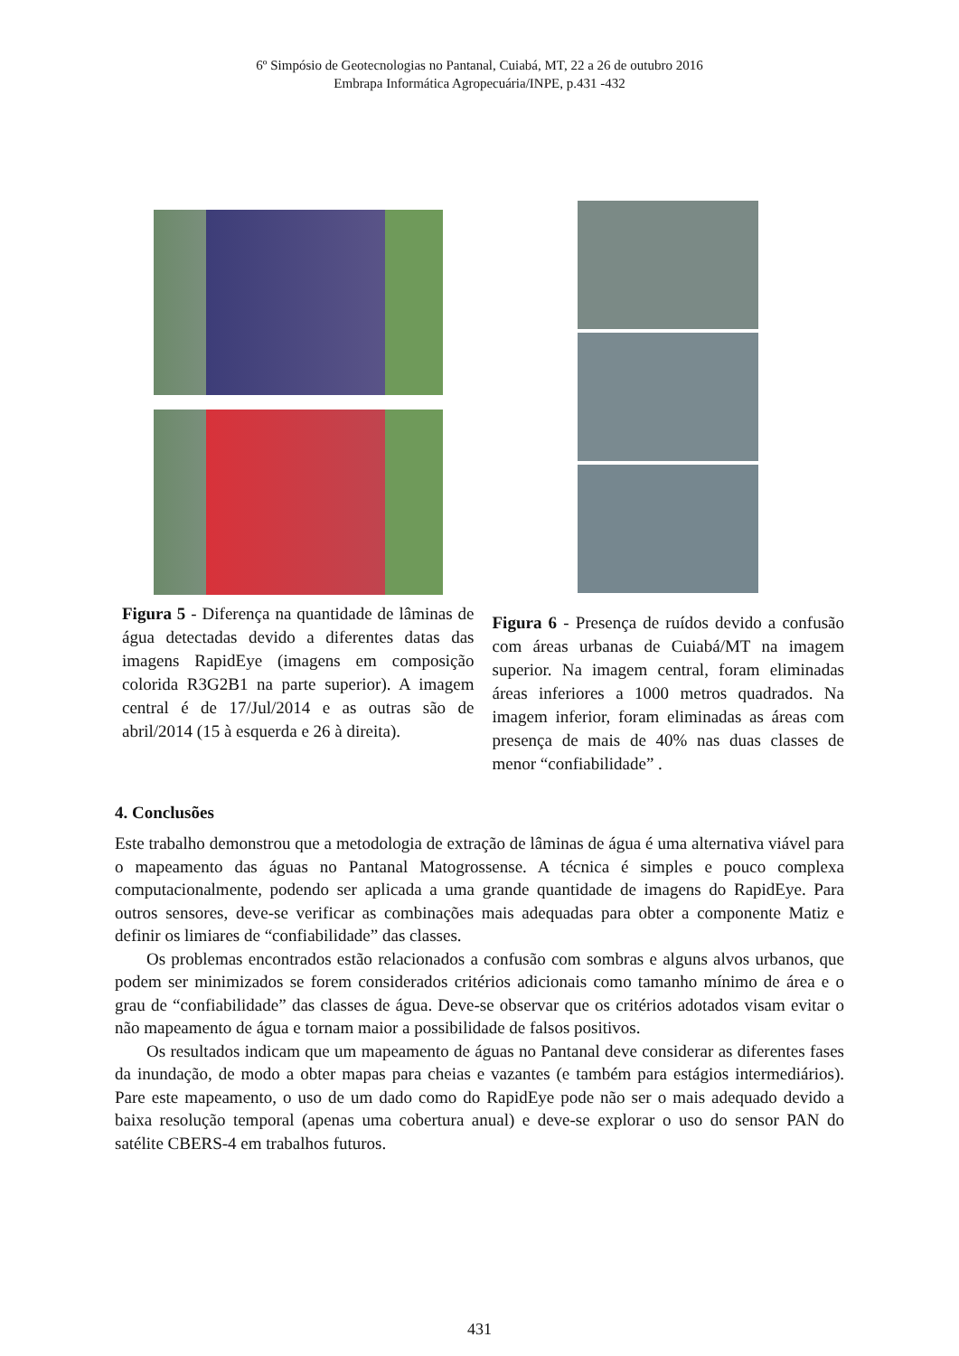6º Simpósio de Geotecnologias no Pantanal, Cuiabá, MT, 22 a 26 de outubro 2016
Embrapa Informática Agropecuária/INPE, p.431 -432
Figura 5 - Diferença na quantidade de lâminas de água detectadas devido a diferentes datas das imagens RapidEye (imagens em composição colorida R3G2B1 na parte superior). A imagem central é de 17/Jul/2014 e as outras são de abril/2014 (15 à esquerda e 26 à direita).
Figura 6 - Presença de ruídos devido a confusão com áreas urbanas de Cuiabá/MT na imagem superior. Na imagem central, foram eliminadas áreas inferiores a 1000 metros quadrados. Na imagem inferior, foram eliminadas as áreas com presença de mais de 40% nas duas classes de menor “confiabilidade” .
4. Conclusões
Este trabalho demonstrou que a metodologia de extração de lâminas de água é uma alternativa viável para o mapeamento das águas no Pantanal Matogrossense. A técnica é simples e pouco complexa computacionalmente, podendo ser aplicada a uma grande quantidade de imagens do RapidEye. Para outros sensores, deve-se verificar as combinações mais adequadas para obter a componente Matiz e definir os limiares de “confiabilidade” das classes.
Os problemas encontrados estão relacionados a confusão com sombras e alguns alvos urbanos, que podem ser minimizados se forem considerados critérios adicionais como tamanho mínimo de área e o grau de “confiabilidade” das classes de água. Deve-se observar que os critérios adotados visam evitar o não mapeamento de água e tornam maior a possibilidade de falsos positivos.
Os resultados indicam que um mapeamento de águas no Pantanal deve considerar as diferentes fases da inundação, de modo a obter mapas para cheias e vazantes (e também para estágios intermediários). Pare este mapeamento, o uso de um dado como do RapidEye pode não ser o mais adequado devido a baixa resolução temporal (apenas uma cobertura anual) e deve-se explorar o uso do sensor PAN do satélite CBERS-4 em trabalhos futuros.
431